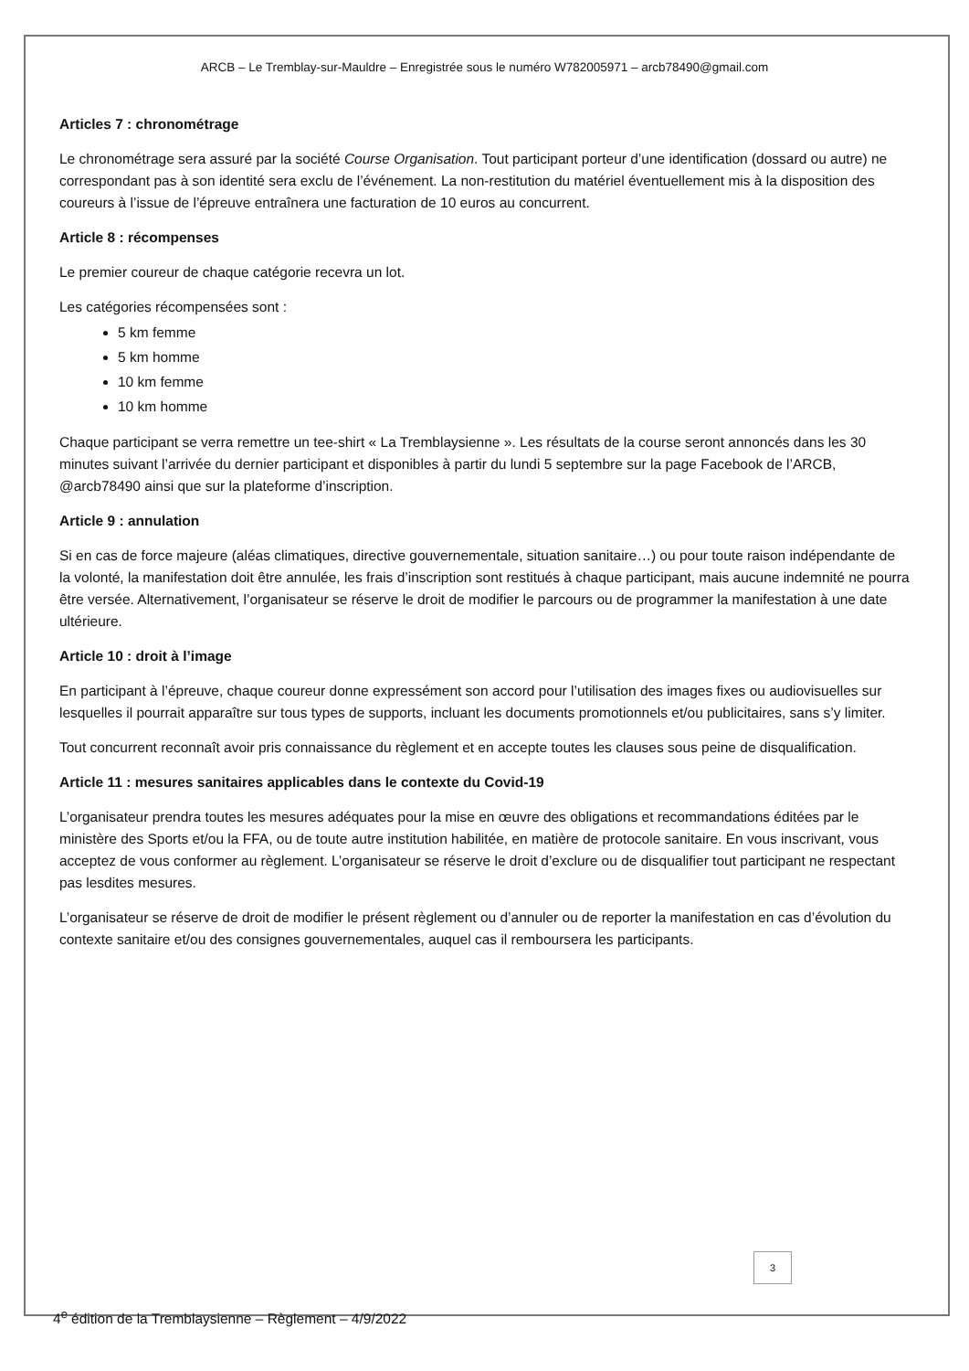ARCB – Le Tremblay-sur-Mauldre – Enregistrée sous le numéro W782005971 – arcb78490@gmail.com
Articles 7 : chronométrage
Le chronométrage sera assuré par la société Course Organisation. Tout participant porteur d’une identification (dossard ou autre) ne correspondant pas à son identité sera exclu de l’événement. La non-restitution du matériel éventuellement mis à la disposition des coureurs à l’issue de l’épreuve entraînera une facturation de 10 euros au concurrent.
Article 8 : récompenses
Le premier coureur de chaque catégorie recevra un lot.
Les catégories récompensées sont :
5 km femme
5 km homme
10 km femme
10 km homme
Chaque participant se verra remettre un tee-shirt « La Tremblaysienne ». Les résultats de la course seront annoncés dans les 30 minutes suivant l’arrivée du dernier participant et disponibles à partir du lundi 5 septembre sur la page Facebook de l’ARCB, @arcb78490 ainsi que sur la plateforme d’inscription.
Article 9 : annulation
Si en cas de force majeure (aléas climatiques, directive gouvernementale, situation sanitaire…) ou pour toute raison indépendante de la volonté, la manifestation doit être annulée, les frais d’inscription sont restitués à chaque participant, mais aucune indemnité ne pourra être versée. Alternativement, l’organisateur se réserve le droit de modifier le parcours ou de programmer la manifestation à une date ultérieure.
Article 10 : droit à l’image
En participant à l’épreuve, chaque coureur donne expressément son accord pour l’utilisation des images fixes ou audiovisuelles sur lesquelles il pourrait apparaître sur tous types de supports, incluant les documents promotionnels et/ou publicitaires, sans s’y limiter.
Tout concurrent reconnaît avoir pris connaissance du règlement et en accepte toutes les clauses sous peine de disqualification.
Article 11 : mesures sanitaires applicables dans le contexte du Covid-19
L’organisateur prendra toutes les mesures adéquates pour la mise en œuvre des obligations et recommandations éditées par le ministère des Sports et/ou la FFA, ou de toute autre institution habilitée, en matière de protocole sanitaire. En vous inscrivant, vous acceptez de vous conformer au règlement. L’organisateur se réserve le droit d’exclure ou de disqualifier tout participant ne respectant pas lesdites mesures.
L’organisateur se réserve de droit de modifier le présent règlement ou d’annuler ou de reporter la manifestation en cas d’évolution du contexte sanitaire et/ou des consignes gouvernementales, auquel cas il remboursera les participants.
3
4<sup>e</sup> édition de la Tremblaysienne – Règlement – 4/9/2022